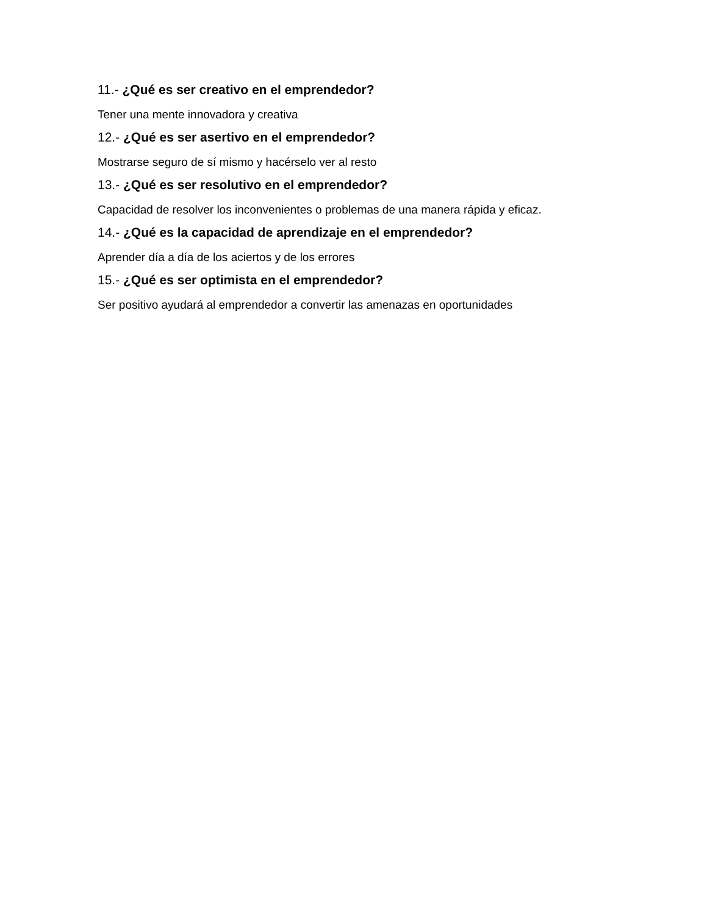11.- ¿Qué es ser creativo en el emprendedor?
Tener una mente innovadora y creativa
12.- ¿Qué es ser asertivo en el emprendedor?
Mostrarse seguro de sí mismo y hacérselo ver al resto
13.- ¿Qué es ser resolutivo en el emprendedor?
Capacidad de resolver los inconvenientes o problemas de una manera rápida y eficaz.
14.- ¿Qué es la capacidad de aprendizaje en el emprendedor?
Aprender día a día de los aciertos y de los errores
15.- ¿Qué es ser optimista en el emprendedor?
Ser positivo ayudará al emprendedor a convertir las amenazas en oportunidades